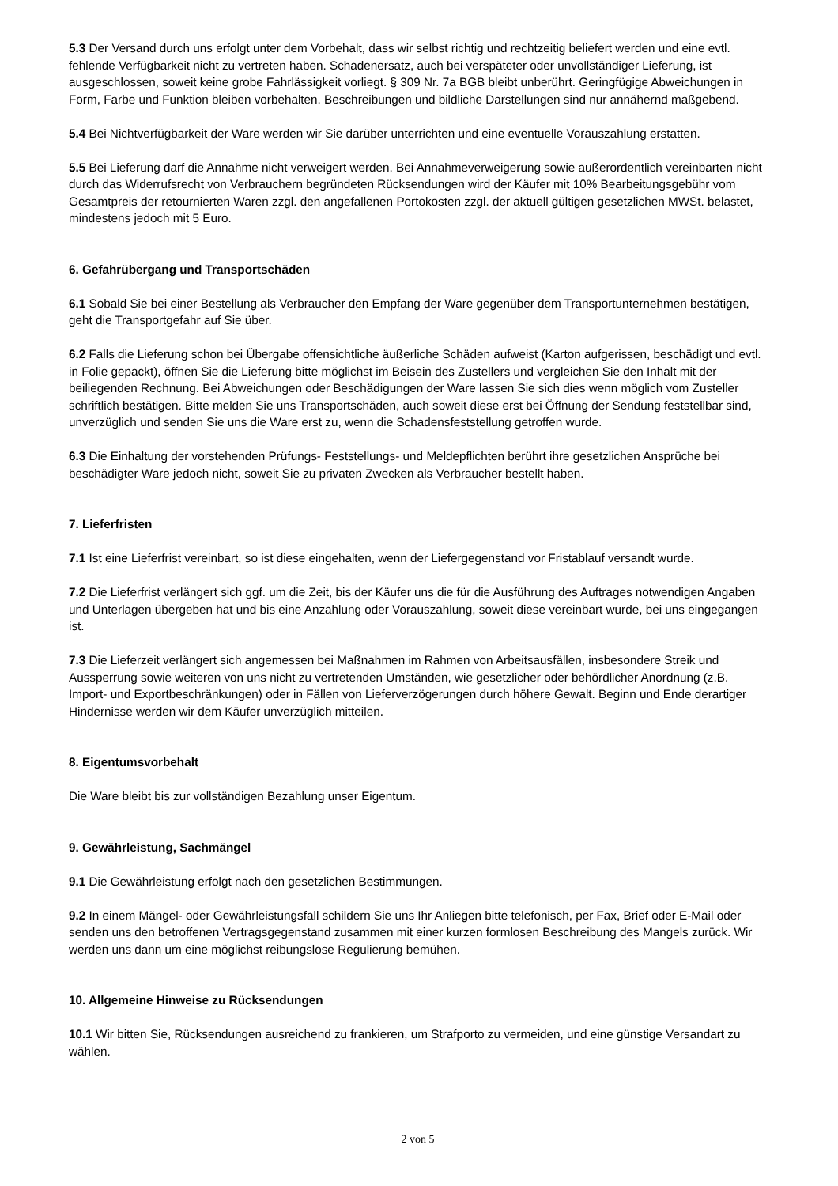5.3 Der Versand durch uns erfolgt unter dem Vorbehalt, dass wir selbst richtig und rechtzeitig beliefert werden und eine evtl. fehlende Verfügbarkeit nicht zu vertreten haben. Schadenersatz, auch bei verspäteter oder unvollständiger Lieferung, ist ausgeschlossen, soweit keine grobe Fahrlässigkeit vorliegt. § 309 Nr. 7a BGB bleibt unberührt. Geringfügige Abweichungen in Form, Farbe und Funktion bleiben vorbehalten. Beschreibungen und bildliche Darstellungen sind nur annähernd maßgebend.
5.4 Bei Nichtverfügbarkeit der Ware werden wir Sie darüber unterrichten und eine eventuelle Vorauszahlung erstatten.
5.5 Bei Lieferung darf die Annahme nicht verweigert werden. Bei Annahmeverweigerung sowie außerordentlich vereinbarten nicht durch das Widerrufsrecht von Verbrauchern begründeten Rücksendungen wird der Käufer mit 10% Bearbeitungsgebühr vom Gesamtpreis der retournierten Waren zzgl. den angefallenen Portokosten zzgl. der aktuell gültigen gesetzlichen MWSt. belastet, mindestens jedoch mit 5 Euro.
6. Gefahrübergang und Transportschäden
6.1 Sobald Sie bei einer Bestellung als Verbraucher den Empfang der Ware gegenüber dem Transportunternehmen bestätigen, geht die Transportgefahr auf Sie über.
6.2 Falls die Lieferung schon bei Übergabe offensichtliche äußerliche Schäden aufweist (Karton aufgerissen, beschädigt und evtl. in Folie gepackt), öffnen Sie die Lieferung bitte möglichst im Beisein des Zustellers und vergleichen Sie den Inhalt mit der beiliegenden Rechnung. Bei Abweichungen oder Beschädigungen der Ware lassen Sie sich dies wenn möglich vom Zusteller schriftlich bestätigen. Bitte melden Sie uns Transportschäden, auch soweit diese erst bei Öffnung der Sendung feststellbar sind, unverzüglich und senden Sie uns die Ware erst zu, wenn die Schadensfeststellung getroffen wurde.
6.3 Die Einhaltung der vorstehenden Prüfungs- Feststellungs- und Meldepflichten berührt ihre gesetzlichen Ansprüche bei beschädigter Ware jedoch nicht, soweit Sie zu privaten Zwecken als Verbraucher bestellt haben.
7. Lieferfristen
7.1 Ist eine Lieferfrist vereinbart, so ist diese eingehalten, wenn der Liefergegenstand vor Fristablauf versandt wurde.
7.2 Die Lieferfrist verlängert sich ggf. um die Zeit, bis der Käufer uns die für die Ausführung des Auftrages notwendigen Angaben und Unterlagen übergeben hat und bis eine Anzahlung oder Vorauszahlung, soweit diese vereinbart wurde, bei uns eingegangen ist.
7.3 Die Lieferzeit verlängert sich angemessen bei Maßnahmen im Rahmen von Arbeitsausfällen, insbesondere Streik und Aussperrung sowie weiteren von uns nicht zu vertretenden Umständen, wie gesetzlicher oder behördlicher Anordnung (z.B. Import- und Exportbeschränkungen) oder in Fällen von Lieferverzögerungen durch höhere Gewalt. Beginn und Ende derartiger Hindernisse werden wir dem Käufer unverzüglich mitteilen.
8. Eigentumsvorbehalt
Die Ware bleibt bis zur vollständigen Bezahlung unser Eigentum.
9. Gewährleistung, Sachmängel
9.1 Die Gewährleistung erfolgt nach den gesetzlichen Bestimmungen.
9.2 In einem Mängel- oder Gewährleistungsfall schildern Sie uns Ihr Anliegen bitte telefonisch, per Fax, Brief oder E-Mail oder senden uns den betroffenen Vertragsgegenstand zusammen mit einer kurzen formlosen Beschreibung des Mangels zurück. Wir werden uns dann um eine möglichst reibungslose Regulierung bemühen.
10. Allgemeine Hinweise zu Rücksendungen
10.1 Wir bitten Sie, Rücksendungen ausreichend zu frankieren, um Strafporto zu vermeiden, und eine günstige Versandart zu wählen.
2 von 5